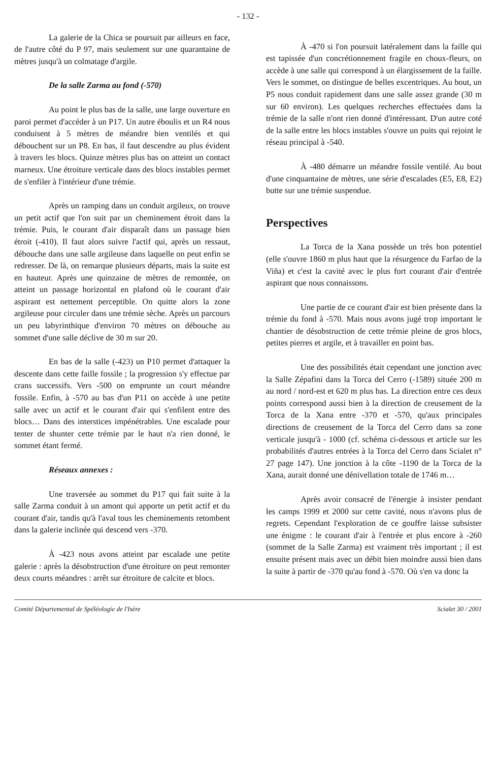- 132 -
La galerie de la Chica se poursuit par ailleurs en face, de l'autre côté du P 97, mais seulement sur une quarantaine de mètres jusqu'à un colmatage d'argile.
De la salle Zarma au fond (-570)
Au point le plus bas de la salle, une large ouverture en paroi permet d'accéder à un P17. Un autre éboulis et un R4 nous conduisent à 5 mètres de méandre bien ventilés et qui débouchent sur un P8. En bas, il faut descendre au plus évident à travers les blocs. Quinze mètres plus bas on atteint un contact marneux. Une étroiture verticale dans des blocs instables permet de s'enfiler à l'intérieur d'une trémie.
Après un ramping dans un conduit argileux, on trouve un petit actif que l'on suit par un cheminement étroit dans la trémie. Puis, le courant d'air disparaît dans un passage bien étroit (-410). Il faut alors suivre l'actif qui, après un ressaut, débouche dans une salle argileuse dans laquelle on peut enfin se redresser. De là, on remarque plusieurs départs, mais la suite est en hauteur. Après une quinzaine de mètres de remontée, on atteint un passage horizontal en plafond où le courant d'air aspirant est nettement perceptible. On quitte alors la zone argileuse pour circuler dans une trémie sèche. Après un parcours un peu labyrinthique d'environ 70 mètres on débouche au sommet d'une salle déclive de 30 m sur 20.
En bas de la salle (-423) un P10 permet d'attaquer la descente dans cette faille fossile ; la progression s'y effectue par crans successifs. Vers -500 on emprunte un court méandre fossile. Enfin, à -570 au bas d'un P11 on accède à une petite salle avec un actif et le courant d'air qui s'enfilent entre des blocs… Dans des interstices impénétrables. Une escalade pour tenter de shunter cette trémie par le haut n'a rien donné, le sommet étant fermé.
Réseaux annexes :
Une traversée au sommet du P17 qui fait suite à la salle Zarma conduit à un amont qui apporte un petit actif et du courant d'air, tandis qu'à l'aval tous les cheminements retombent dans la galerie inclinée qui descend vers -370.
À -423 nous avons atteint par escalade une petite galerie : après la désobstruction d'une étroiture on peut remonter deux courts méandres : arrêt sur étroiture de calcite et blocs.
À -470 si l'on poursuit latéralement dans la faille qui est tapissée d'un concrétionnement fragile en choux-fleurs, on accède à une salle qui correspond à un élargissement de la faille. Vers le sommet, on distingue de belles excentriques. Au bout, un P5 nous conduit rapidement dans une salle assez grande (30 m sur 60 environ). Les quelques recherches effectuées dans la trémie de la salle n'ont rien donné d'intéressant. D'un autre coté de la salle entre les blocs instables s'ouvre un puits qui rejoint le réseau principal à -540.
À -480 démarre un méandre fossile ventilé. Au bout d'une cinquantaine de mètres, une série d'escalades (E5, E8, E2) butte sur une trémie suspendue.
Perspectives
La Torca de la Xana possède un très bon potentiel (elle s'ouvre 1860 m plus haut que la résurgence du Farfao de la Viña) et c'est la cavité avec le plus fort courant d'air d'entrée aspirant que nous connaissons.
Une partie de ce courant d'air est bien présente dans la trémie du fond à -570. Mais nous avons jugé trop important le chantier de désobstruction de cette trémie pleine de gros blocs, petites pierres et argile, et à travailler en point bas.
Une des possibilités était cependant une jonction avec la Salle Zépafini dans la Torca del Cerro (-1589) située 200 m au nord / nord-est et 620 m plus bas. La direction entre ces deux points correspond aussi bien à la direction de creusement de la Torca de la Xana entre -370 et -570, qu'aux principales directions de creusement de la Torca del Cerro dans sa zone verticale jusqu'à - 1000 (cf. schéma ci-dessous et article sur les probabilités d'autres entrées à la Torca del Cerro dans Scialet n° 27 page 147). Une jonction à la côte -1190 de la Torca de la Xana, aurait donné une dénivellation totale de 1746 m…
Après avoir consacré de l'énergie à insister pendant les camps 1999 et 2000 sur cette cavité, nous n'avons plus de regrets. Cependant l'exploration de ce gouffre laisse subsister une énigme : le courant d'air à l'entrée et plus encore à -260 (sommet de la Salle Zarma) est vraiment très important ; il est ensuite présent mais avec un débit bien moindre aussi bien dans la suite à partir de -370 qu'au fond à -570. Où s'en va donc la
Comité Départemental de Spéléologie de l'Isère Scialet 30 / 2001